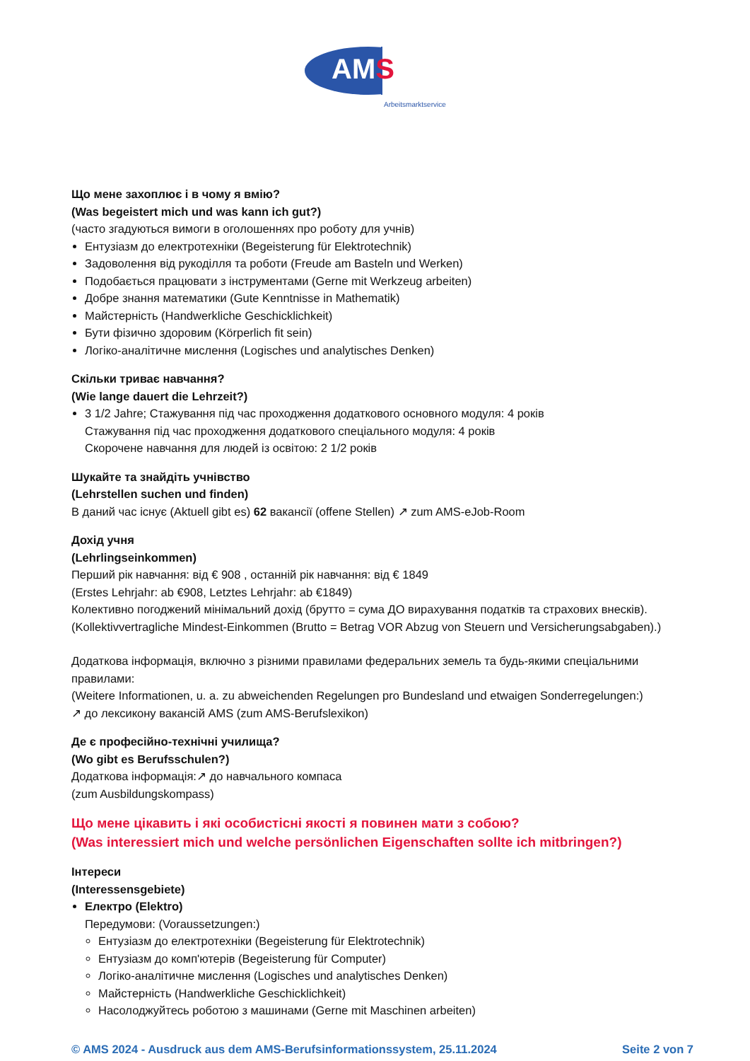AMS
Arbeitsmarktservice
Що мене захоплює і в чому я вмію?
(Was begeistert mich und was kann ich gut?)
(часто згадуються вимоги в оголошеннях про роботу для учнів)
Ентузіазм до електротехніки (Begeisterung für Elektrotechnik)
Задоволення від рукоділля та роботи (Freude am Basteln und Werken)
Подобається працювати з інструментами (Gerne mit Werkzeug arbeiten)
Добре знання математики (Gute Kenntnisse in Mathematik)
Майстерність (Handwerkliche Geschicklichkeit)
Бути фізично здоровим (Körperlich fit sein)
Логіко-аналітичне мислення (Logisches und analytisches Denken)
Скільки триває навчання?
(Wie lange dauert die Lehrzeit?)
3 1/2 Jahre; Стажування під час проходження додаткового основного модуля: 4 років
Стажування під час проходження додаткового спеціального модуля: 4 років
Скорочене навчання для людей із освітою: 2 1/2 років
Шукайте та знайдіть учнівство
(Lehrstellen suchen und finden)
В даний час існує (Aktuell gibt es) 62 вакансії (offene Stellen) ↗ zum AMS-eJob-Room
Дохід учня
(Lehrlingseinkommen)
Перший рік навчання: від € 908 , останній рік навчання: від € 1849
(Erstes Lehrjahr: ab €908, Letztes Lehrjahr: ab €1849)
Колективно погоджений мінімальний дохід (брутто = сума ДО вирахування податків та страхових внесків).
(Kollektivvertragliche Mindest-Einkommen (Brutto = Betrag VOR Abzug von Steuern und Versicherungsabgaben).)
Додаткова інформація, включно з різними правилами федеральних земель та будь-якими спеціальними правилами:
(Weitere Informationen, u. a. zu abweichenden Regelungen pro Bundesland und etwaigen Sonderregelungen:)
↗ до лексикону вакансій AMS (zum AMS-Berufslexikon)
Де є професійно-технічні училища?
(Wo gibt es Berufsschulen?)
Додаткова інформація:↗ до навчального компаса
(zum Ausbildungskompass)
Що мене цікавить і які особистісні якості я повинен мати з собою?
(Was interessiert mich und welche persönlichen Eigenschaften sollte ich mitbringen?)
Інтереси
(Interessensgebiete)
Електро (Elektro)
Передумови: (Voraussetzungen:)
Ентузіазм до електротехніки (Begeisterung für Elektrotechnik)
Ентузіазм до комп'ютерів (Begeisterung für Computer)
Логіко-аналітичне мислення (Logisches und analytisches Denken)
Майстерність (Handwerkliche Geschicklichkeit)
Насолоджуйтесь роботою з машинами (Gerne mit Maschinen arbeiten)
© AMS 2024 - Ausdruck aus dem AMS-Berufsinformationssystem, 25.11.2024 Seite 2 von 7